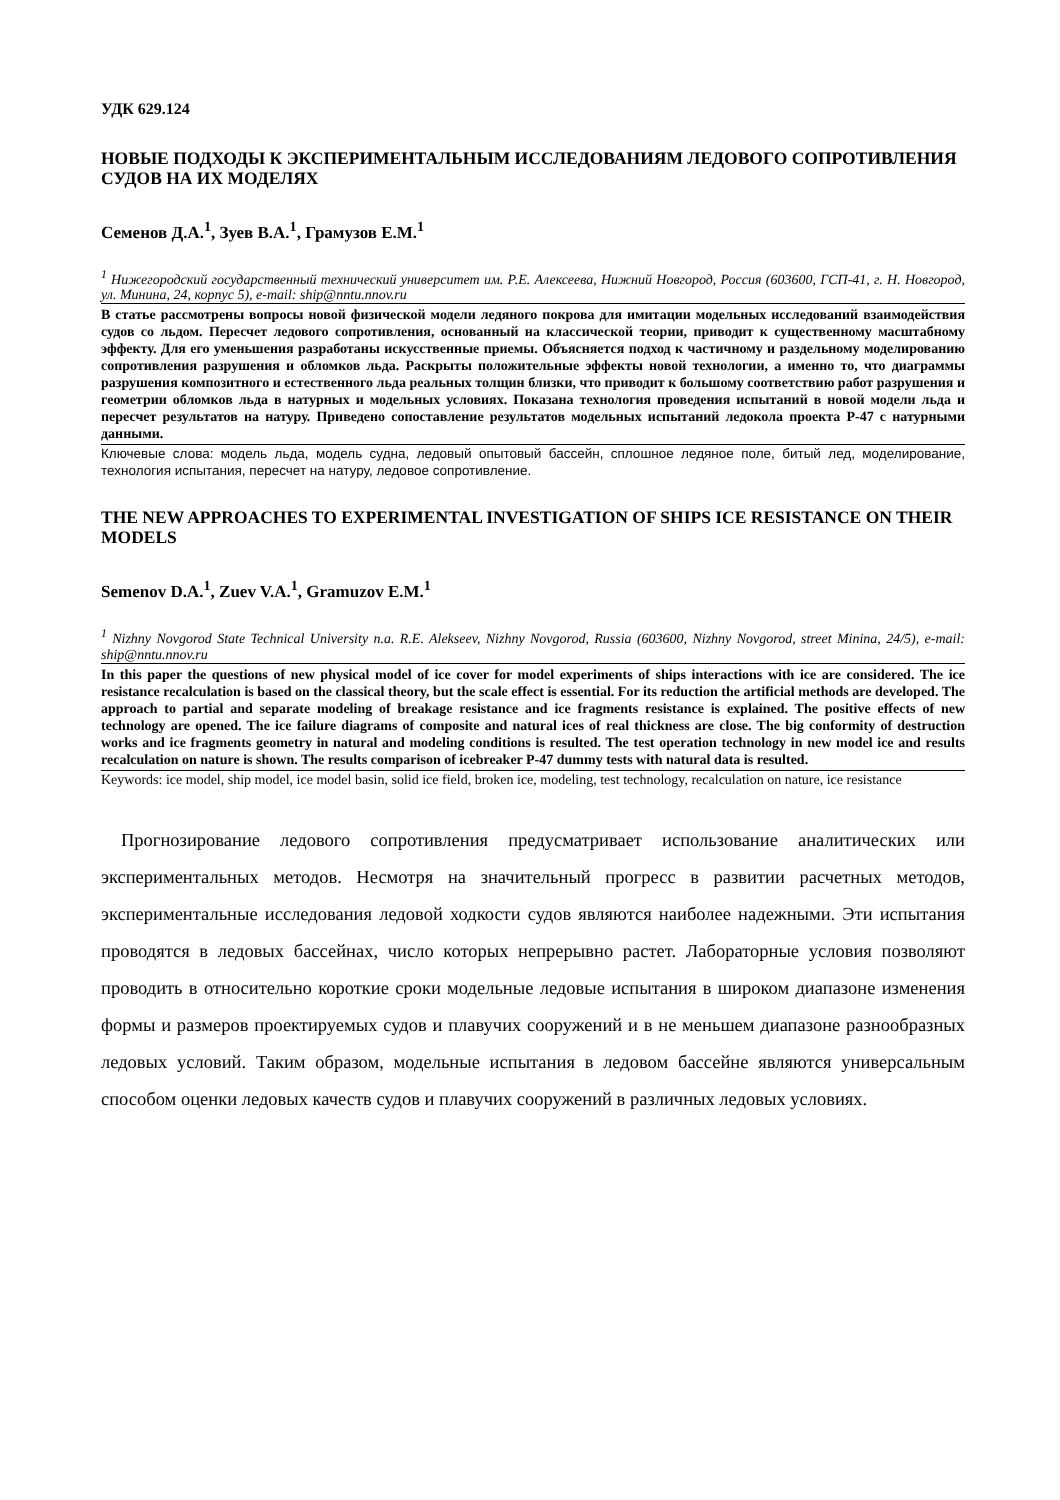УДК 629.124
НОВЫЕ ПОДХОДЫ К ЭКСПЕРИМЕНТАЛЬНЫМ ИССЛЕДОВАНИЯМ ЛЕДОВОГО СОПРОТИВЛЕНИЯ СУДОВ НА ИХ МОДЕЛЯХ
Семенов Д.А.<sup>1</sup>, Зуев В.А.<sup>1</sup>, Грамузов Е.М.<sup>1</sup>
<sup>1</sup> Нижегородский государственный технический университет им. Р.Е. Алексеева, Нижний Новгород, Россия (603600, ГСП-41, г. Н. Новгород, ул. Минина, 24, корпус 5), e-mail: ship@nntu.nnov.ru
В статье рассмотрены вопросы новой физической модели ледяного покрова для имитации модельных исследований взаимодействия судов со льдом. Пересчет ледового сопротивления, основанный на классической теории, приводит к существенному масштабному эффекту. Для его уменьшения разработаны искусственные приемы. Объясняется подход к частичному и раздельному моделированию сопротивления разрушения и обломков льда. Раскрыты положительные эффекты новой технологии, а именно то, что диаграммы разрушения композитного и естественного льда реальных толщин близки, что приводит к большому соответствию работ разрушения и геометрии обломков льда в натурных и модельных условиях. Показана технология проведения испытаний в новой модели льда и пересчет результатов на натуру. Приведено сопоставление результатов модельных испытаний ледокола проекта Р-47 с натурными данными.
Ключевые слова: модель льда, модель судна, ледовый опытовый бассейн, сплошное ледяное поле, битый лед, моделирование, технология испытания, пересчет на натуру, ледовое сопротивление.
THE NEW APPROACHES TO EXPERIMENTAL INVESTIGATION OF SHIPS ICE RESISTANCE ON THEIR MODELS
Semenov D.A.<sup>1</sup>, Zuev V.A.<sup>1</sup>, Gramuzov E.M.<sup>1</sup>
<sup>1</sup> Nizhny Novgorod State Technical University n.a. R.E. Alekseev, Nizhny Novgorod, Russia (603600, Nizhny Novgorod, street Minina, 24/5), e-mail: ship@nntu.nnov.ru
In this paper the questions of new physical model of ice cover for model experiments of ships interactions with ice are considered. The ice resistance recalculation is based on the classical theory, but the scale effect is essential. For its reduction the artificial methods are developed. The approach to partial and separate modeling of breakage resistance and ice fragments resistance is explained. The positive effects of new technology are opened. The ice failure diagrams of composite and natural ices of real thickness are close. The big conformity of destruction works and ice fragments geometry in natural and modeling conditions is resulted. The test operation technology in new model ice and results recalculation on nature is shown. The results comparison of icebreaker P-47 dummy tests with natural data is resulted.
Keywords: ice model, ship model, ice model basin, solid ice field, broken ice, modeling, test technology, recalculation on nature, ice resistance
Прогнозирование ледового сопротивления предусматривает использование аналитических или экспериментальных методов. Несмотря на значительный прогресс в развитии расчетных методов, экспериментальные исследования ледовой ходкости судов являются наиболее надежными. Эти испытания проводятся в ледовых бассейнах, число которых непрерывно растет. Лабораторные условия позволяют проводить в относительно короткие сроки модельные ледовые испытания в широком диапазоне изменения формы и размеров проектируемых судов и плавучих сооружений и в не меньшем диапазоне разнообразных ледовых условий. Таким образом, модельные испытания в ледовом бассейне являются универсальным способом оценки ледовых качеств судов и плавучих сооружений в различных ледовых условиях.